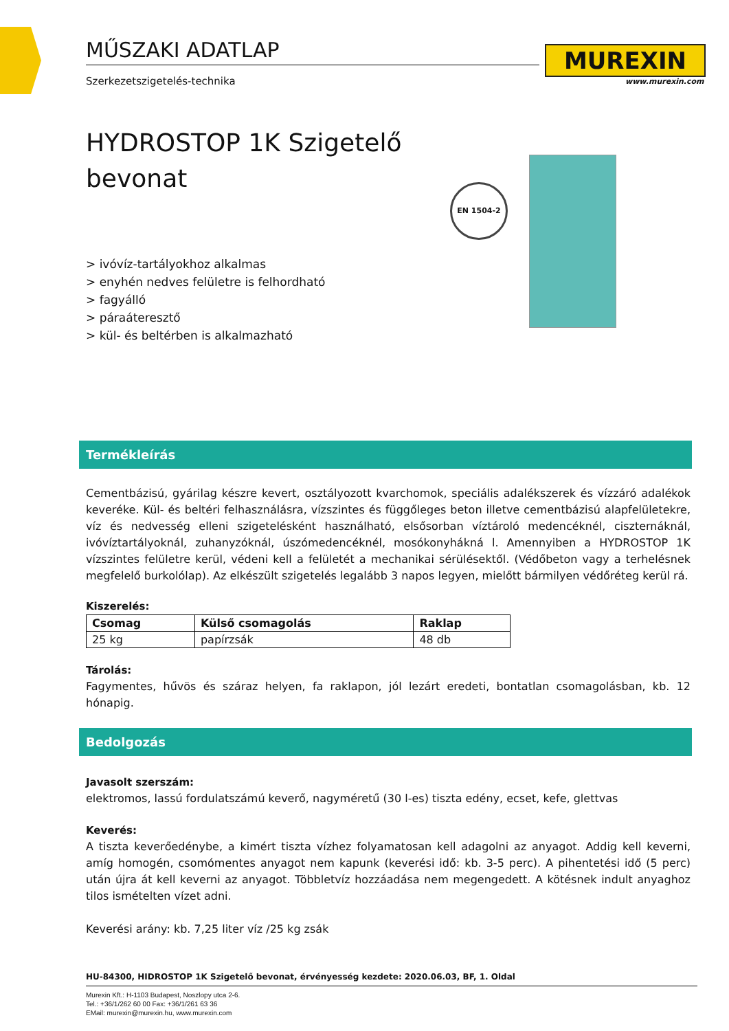MUREXIN
www.murexin.com
EN 1504-2
MŰSZAKI ADATLAP
Szerkezetszigetelés-technika
HYDROSTOP 1K Szigetelő
bevonat
> ivóvíz-tartályokhoz alkalmas
> enyhén nedves felületre is felhordható
> fagyálló
> páraáteresztő
> kül- és beltérben is alkalmazható
Termékleírás
Cementbázisú, gyárilag készre kevert, osztályozott kvarchomok, speciális adalékszerek és vízzáró adalékok keveréke. Kül- és beltéri felhasználásra, vízszintes és függőleges beton illetve cementbázisú alapfelületekre, víz és nedvesség elleni szigetelésként használható, elsősorban víztároló medencéknél, ciszternáknál, ivóvíztartályoknál, zuhanyzóknál, úszómedencéknél, mosókonyhákná l. Amennyiben a HYDROSTOP 1K vízszintes felületre kerül, védeni kell a felületét a mechanikai sérülésektől. (Védőbeton vagy a terhelésnek megfelelő burkolólap). Az elkészült szigetelés legalább 3 napos legyen, mielőtt bármilyen védőréteg kerül rá.
Kiszerelés:
| Csomag | Külső csomagolás | Raklap |
| --- | --- | --- |
| 25 kg | papírzsák | 48 db |
Tárolás:
Fagymentes, hűvös és száraz helyen, fa raklapon, jól lezárt eredeti, bontatlan csomagolásban, kb. 12 hónapig.
Bedolgozás
Javasolt szerszám:
elektromos, lassú fordulatszámú keverő, nagyméretű (30 l-es) tiszta edény, ecset, kefe, glettvas
Keverés:
A tiszta keverőedénybe, a kimért tiszta vízhez folyamatosan kell adagolni az anyagot. Addig kell keverni, amíg homogén, csomómentes anyagot nem kapunk (keverési idő: kb. 3-5 perc). A pihentetési idő (5 perc) után újra át kell keverni az anyagot. Többletvíz hozzáadása nem megengedett. A kötésnek indult anyaghoz tilos ismételten vízet adni.
Keverési arány: kb. 7,25 liter víz /25 kg zsák
HU-84300, HIDROSTOP 1K Szigetelő bevonat, érvényesség kezdete: 2020.06.03, BF, 1. Oldal
Murexin Kft.: H-1103 Budapest, Noszlopy utca 2-6.
Tel.: +36/1/262 60 00 Fax: +36/1/261 63 36
EMail: murexin@murexin.hu, www.murexin.com